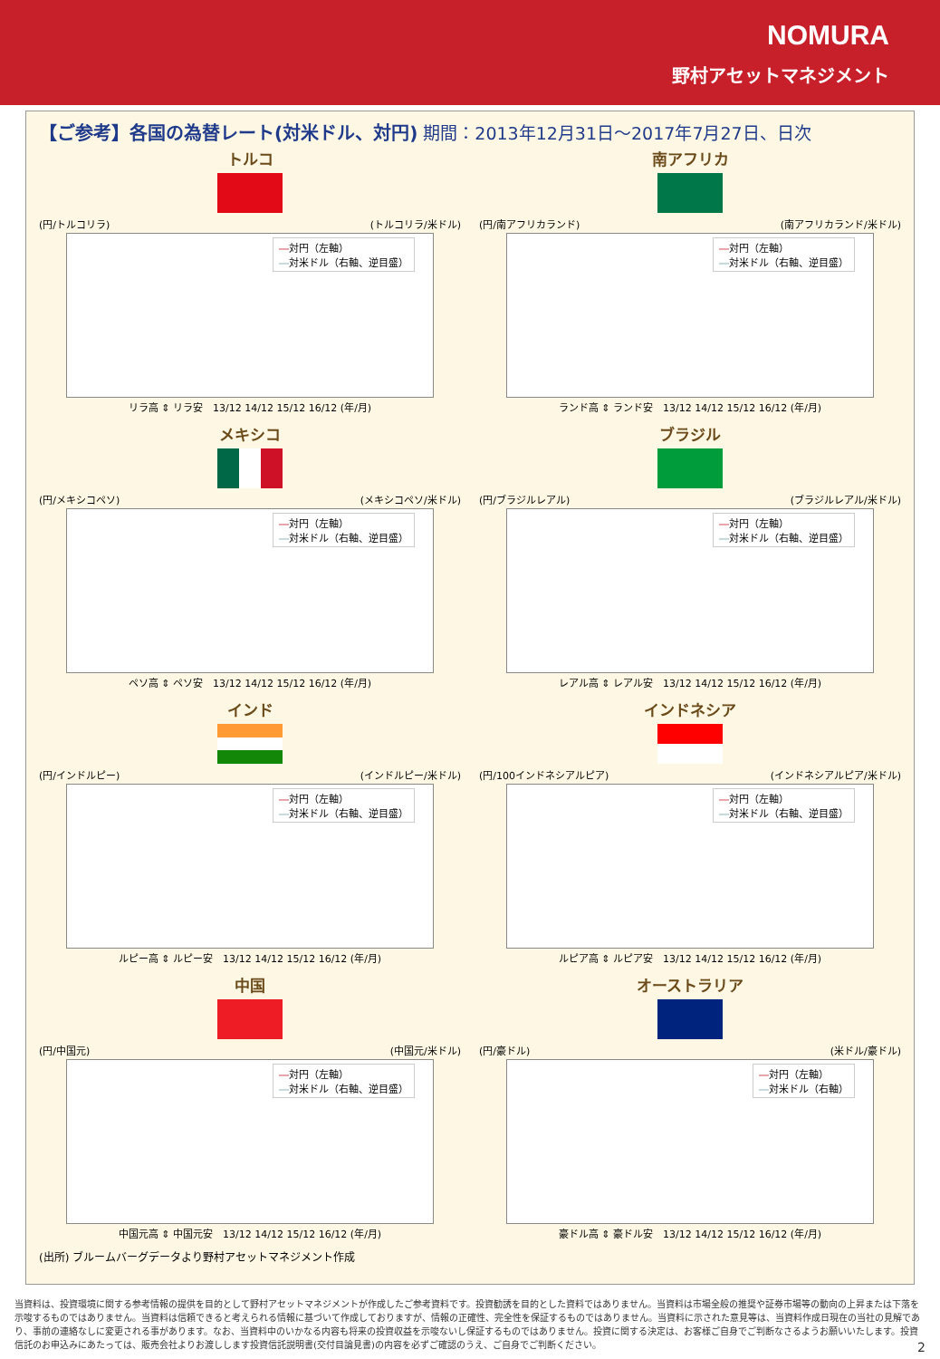NOMURA
野村アセットマネジメント
【ご参考】各国の為替レート(対米ドル、対円) 期間：2013年12月31日～2017年7月27日、日次
トルコ
(円/トルコリラ) (トルコリラ/米ドル)
―対円（左軸）
―対米ドル（右軸、逆目盛）
リラ高 ⇕ リラ安　13/12 14/12 15/12 16/12 (年/月)
南アフリカ
(円/南アフリカランド) (南アフリカランド/米ドル)
―対円（左軸）
―対米ドル（右軸、逆目盛）
ランド高 ⇕ ランド安　13/12 14/12 15/12 16/12 (年/月)
メキシコ
(円/メキシコペソ) (メキシコペソ/米ドル)
―対円（左軸）
―対米ドル（右軸、逆目盛）
ペソ高 ⇕ ペソ安　13/12 14/12 15/12 16/12 (年/月)
ブラジル
(円/ブラジルレアル) (ブラジルレアル/米ドル)
―対円（左軸）
―対米ドル（右軸、逆目盛）
レアル高 ⇕ レアル安　13/12 14/12 15/12 16/12 (年/月)
インド
(円/インドルピー) (インドルピー/米ドル)
―対円（左軸）
―対米ドル（右軸、逆目盛）
ルピー高 ⇕ ルピー安　13/12 14/12 15/12 16/12 (年/月)
インドネシア
(円/100インドネシアルピア) (インドネシアルピア/米ドル)
―対円（左軸）
―対米ドル（右軸、逆目盛）
ルピア高 ⇕ ルピア安　13/12 14/12 15/12 16/12 (年/月)
中国
(円/中国元) (中国元/米ドル)
―対円（左軸）
―対米ドル（右軸、逆目盛）
中国元高 ⇕ 中国元安　13/12 14/12 15/12 16/12 (年/月)
オーストラリア
(円/豪ドル) (米ドル/豪ドル)
―対円（左軸）
―対米ドル（右軸）
豪ドル高 ⇕ 豪ドル安　13/12 14/12 15/12 16/12 (年/月)
(出所) ブルームバーグデータより野村アセットマネジメント作成
当資料は、投資環境に関する参考情報の提供を目的として野村アセットマネジメントが作成したご参考資料です。投資勧誘を目的とした資料ではありません。当資料は市場全般の推奨や証券市場等の動向の上昇または下落を示唆するものではありません。当資料は信頼できると考えられる情報に基づいて作成しておりますが、情報の正確性、完全性を保証するものではありません。当資料に示された意見等は、当資料作成日現在の当社の見解であり、事前の連絡なしに変更される事があります。なお、当資料中のいかなる内容も将来の投資収益を示唆ないし保証するものではありません。投資に関する決定は、お客様ご自身でご判断なさるようお願いいたします。投資信託のお申込みにあたっては、販売会社よりお渡しします投資信託説明書(交付目論見書)の内容を必ずご確認のうえ、ご自身でご判断ください。 2